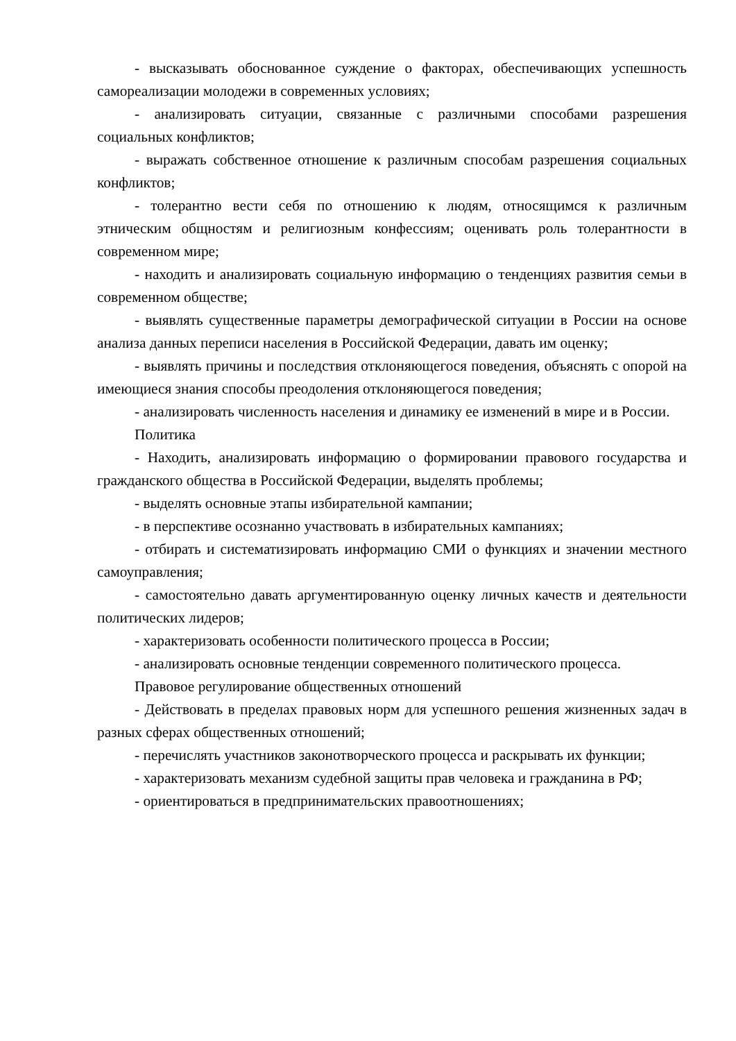- высказывать обоснованное суждение о факторах, обеспечивающих успешность самореализации молодежи в современных условиях;
- анализировать ситуации, связанные с различными способами разрешения социальных конфликтов;
- выражать собственное отношение к различным способам разрешения социальных конфликтов;
- толерантно вести себя по отношению к людям, относящимся к различным этническим общностям и религиозным конфессиям; оценивать роль толерантности в современном мире;
- находить и анализировать социальную информацию о тенденциях развития семьи в современном обществе;
- выявлять существенные параметры демографической ситуации в России на основе анализа данных переписи населения в Российской Федерации, давать им оценку;
- выявлять причины и последствия отклоняющегося поведения, объяснять с опорой на имеющиеся знания способы преодоления отклоняющегося поведения;
- анализировать численность населения и динамику ее изменений в мире и в России.
Политика
- Находить, анализировать информацию о формировании правового государства и гражданского общества в Российской Федерации, выделять проблемы;
- выделять основные этапы избирательной кампании;
- в перспективе осознанно участвовать в избирательных кампаниях;
- отбирать и систематизировать информацию СМИ о функциях и значении местного самоуправления;
- самостоятельно давать аргументированную оценку личных качеств и деятельности политических лидеров;
- характеризовать особенности политического процесса в России;
- анализировать основные тенденции современного политического процесса.
Правовое регулирование общественных отношений
- Действовать в пределах правовых норм для успешного решения жизненных задач в разных сферах общественных отношений;
- перечислять участников законотворческого процесса и раскрывать их функции;
- характеризовать механизм судебной защиты прав человека и гражданина в РФ;
- ориентироваться в предпринимательских правоотношениях;